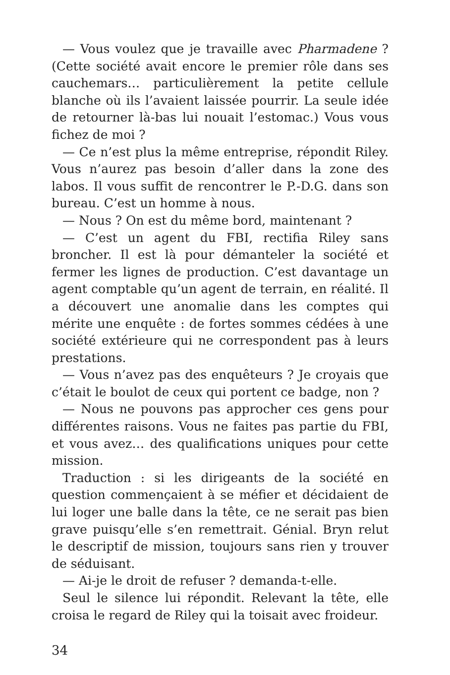— Vous voulez que je travaille avec Pharmadene ? (Cette société avait encore le premier rôle dans ses cauchemars… particulièrement la petite cellule blanche où ils l’avaient laissée pourrir. La seule idée de retourner là-bas lui nouait l’estomac.) Vous vous fichez de moi ?
— Ce n’est plus la même entreprise, répondit Riley. Vous n’aurez pas besoin d’aller dans la zone des labos. Il vous suffit de rencontrer le P.-D.G. dans son bureau. C’est un homme à nous.
— Nous ? On est du même bord, maintenant ?
— C’est un agent du FBI, rectifia Riley sans broncher. Il est là pour démanteler la société et fermer les lignes de production. C’est davantage un agent comptable qu’un agent de terrain, en réalité. Il a découvert une anomalie dans les comptes qui mérite une enquête : de fortes sommes cédées à une société extérieure qui ne correspondent pas à leurs prestations.
— Vous n’avez pas des enquêteurs ? Je croyais que c’était le boulot de ceux qui portent ce badge, non ?
— Nous ne pouvons pas approcher ces gens pour différentes raisons. Vous ne faites pas partie du FBI, et vous avez… des qualifications uniques pour cette mission.
Traduction : si les dirigeants de la société en question commençaient à se méfier et décidaient de lui loger une balle dans la tête, ce ne serait pas bien grave puisqu’elle s’en remettrait. Génial. Bryn relut le descriptif de mission, toujours sans rien y trouver de séduisant.
— Ai-je le droit de refuser ? demanda-t-elle.
Seul le silence lui répondit. Relevant la tête, elle croisa le regard de Riley qui la toisait avec froideur.
34